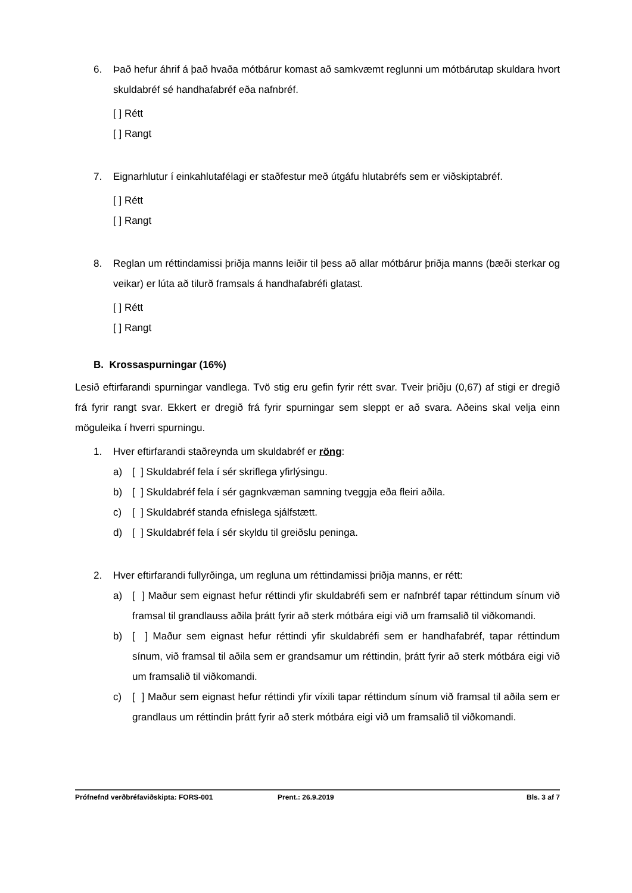6. Það hefur áhrif á það hvaða mótbárur komast að samkvæmt reglunni um mótbárutap skuldara hvort skuldabréf sé handhafabréf eða nafnbréf.
[ ] Rétt
[ ] Rangt
7. Eignarhlutur í einkahlutafélagi er staðfestur með útgáfu hlutabréfs sem er viðskiptabréf.
[ ] Rétt
[ ] Rangt
8. Reglan um réttindamissi þriðja manns leiðir til þess að allar mótbárur þriðja manns (bæði sterkar og veikar) er lúta að tilurð framsals á handhafabréfi glatast.
[ ] Rétt
[ ] Rangt
B. Krossaspurningar (16%)
Lesið eftirfarandi spurningar vandlega. Tvö stig eru gefin fyrir rétt svar. Tveir þriðju (0,67) af stigi er dregið frá fyrir rangt svar. Ekkert er dregið frá fyrir spurningar sem sleppt er að svara. Aðeins skal velja einn möguleika í hverri spurningu.
1. Hver eftirfarandi staðreynda um skuldabréf er röng:
a) [ ] Skuldabréf fela í sér skriflega yfirlýsingu.
b) [ ] Skuldabréf fela í sér gagnkvæman samning tveggja eða fleiri aðila.
c) [ ] Skuldabréf standa efnislega sjálfstætt.
d) [ ] Skuldabréf fela í sér skyldu til greiðslu peninga.
2. Hver eftirfarandi fullyrðinga, um regluna um réttindamissi þriðja manns, er rétt:
a) [ ] Maður sem eignast hefur réttindi yfir skuldabréfi sem er nafnbréf tapar réttindum sínum við framsal til grandlauss aðila þrátt fyrir að sterk mótbára eigi við um framsalið til viðkomandi.
b) [ ] Maður sem eignast hefur réttindi yfir skuldabréfi sem er handhafabréf, tapar réttindum sínum, við framsal til aðila sem er grandsamur um réttindin, þrátt fyrir að sterk mótbára eigi við um framsalið til viðkomandi.
c) [ ] Maður sem eignast hefur réttindi yfir víxili tapar réttindum sínum við framsal til aðila sem er grandlaus um réttindin þrátt fyrir að sterk mótbára eigi við um framsalið til viðkomandi.
Prófnefnd verðbréfaviðskipta: FORS-001 Prent.: 26.9.2019 Bls. 3 af 7